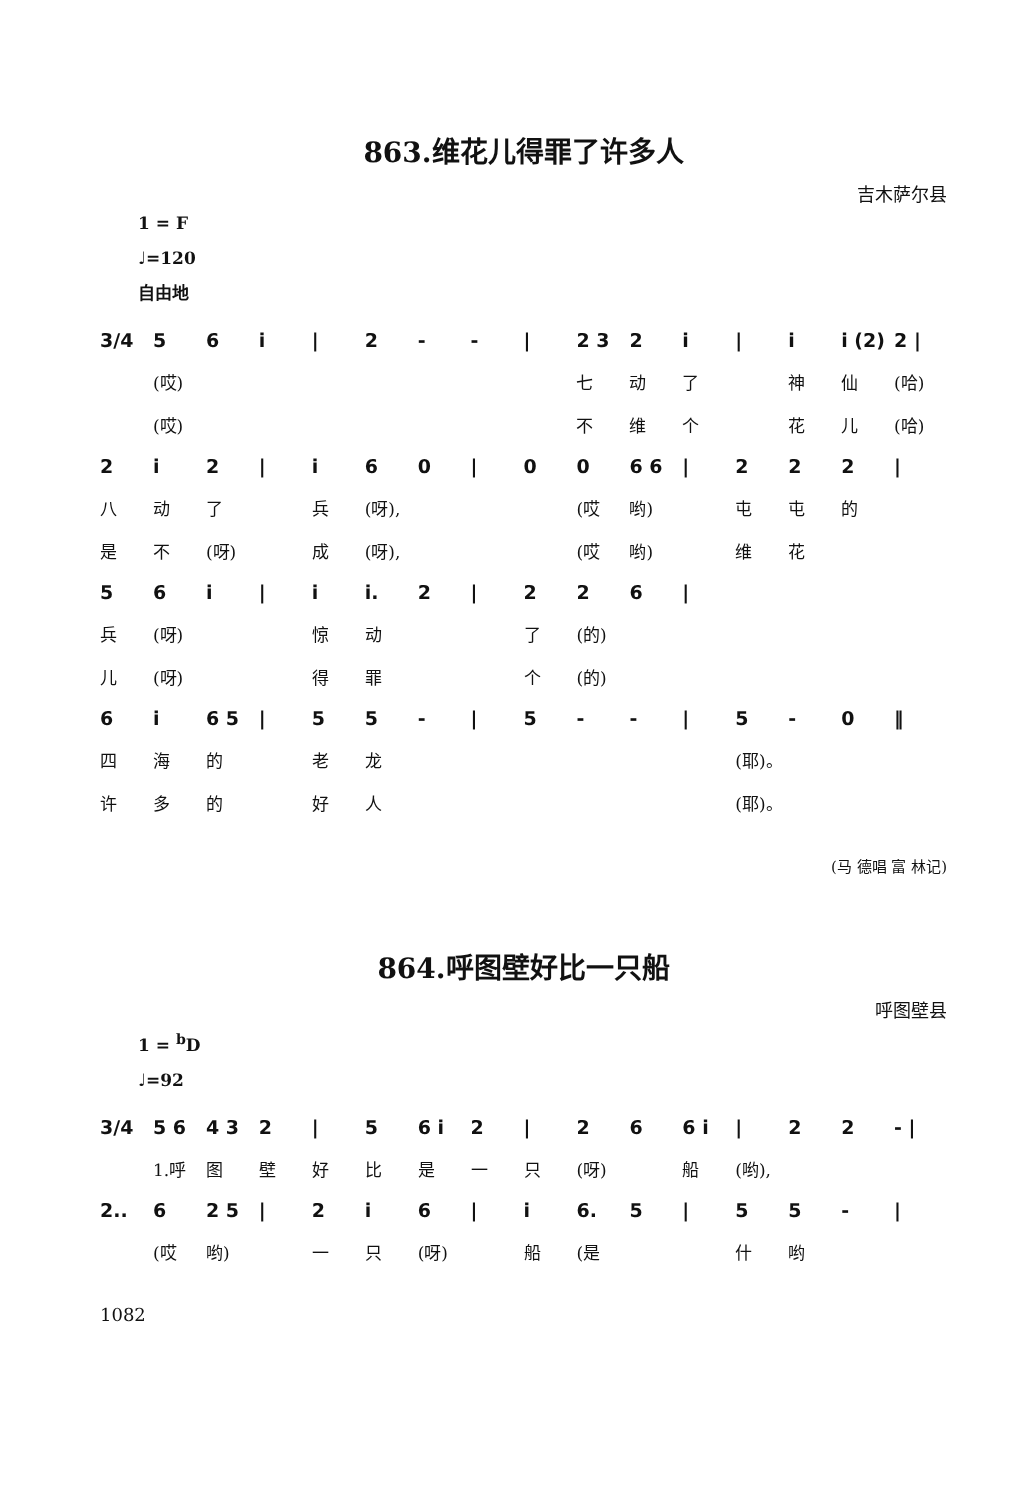863.维花儿得罪了许多人
吉木萨尔县
1 = F
♩=120
自由地
3/4 56 i | 2 - - | 2 3 2 i | i i (2) 2 |
(哎) 七动了 神仙 (哈)
(哎) 不维个 花儿 (哈)
2 i 2 | i 60 | 00 6 6 | 222 |
八动了 兵 (呀), (哎 哟) 屯屯的
是不 (呀) 成 (呀), (哎 哟) 维花
56 i | i i. 2 | 226 |
兵 (呀) 惊动 了 (的)
儿 (呀) 得罪 个 (的)
6 i 6 5 | 55 - | 5 - - | 5 - 0 ‖
四海的 老龙 (耶)。
许多的 好人 (耶)。
(马 德唱 富 林记)
864.呼图壁好比一只船
呼图壁县
1 = <sup>b</sup>D
♩=92
3/4 5 6 4 3 2 | 5 6 i 2 | 26 6 i | 22 - |
1.呼 图壁好比是一只 (呀) 船 (哟),
2.. 6 2 5 | 2 i 6 | i 6. 5 | 55 - |
(哎 哟) 一只 (呀) 船 (是 什哟
1082